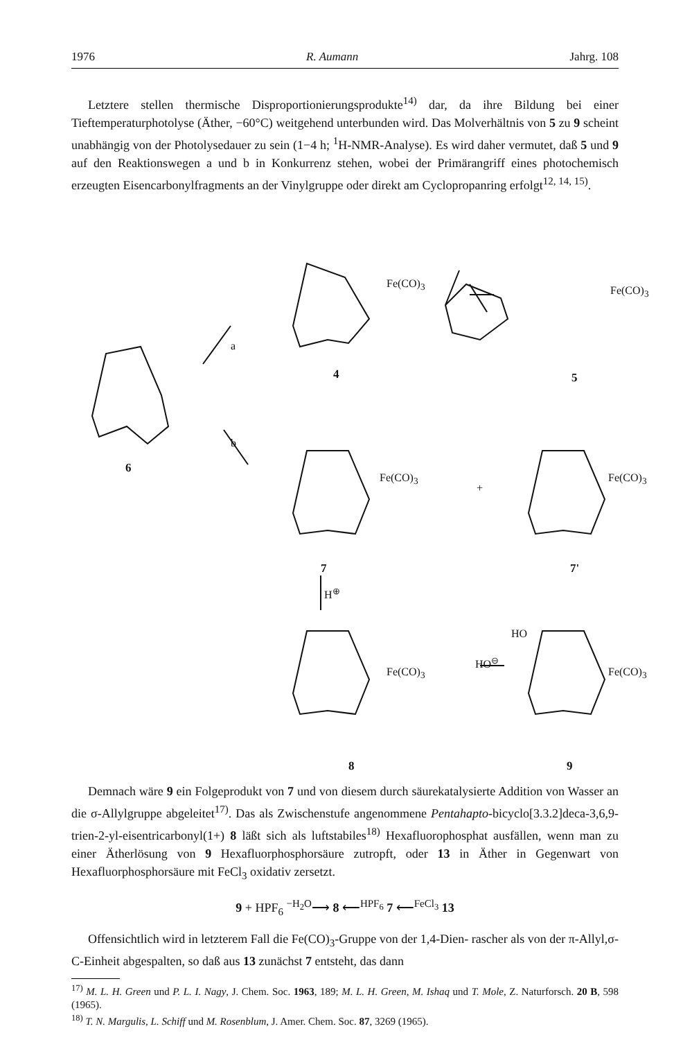1976 R. Aumann Jahrg. 108
Letztere stellen thermische Disproportionierungsprodukte<sup>14)</sup> dar, da ihre Bildung bei einer Tieftemperaturphotolyse (Äther, −60°C) weitgehend unterbunden wird. Das Molverhältnis von 5 zu 9 scheint unabhängig von der Photolysedauer zu sein (1−4 h; <sup>1</sup>H-NMR-Analyse). Es wird daher vermutet, daß 5 und 9 auf den Reaktionswegen a und b in Konkurrenz stehen, wobei der Primärangriff eines photochemisch erzeugten Eisencarbonylfragments an der Vinylgruppe oder direkt am Cyclopropanring erfolgt<sup>12, 14, 15)</sup>.
Fe(CO)<sub>3</sub>
Fe(CO)<sub>3</sub>
Fe(CO)<sub>3</sub>
+
Fe(CO)<sub>3</sub>
H<sup>⊕</sup>
Fe(CO)<sub>3</sub>
HO<sup>⊖</sup>
HO
Fe(CO)<sub>3</sub>
a
b
6
4 5
7 7'
8 9
Demnach wäre 9 ein Folgeprodukt von 7 und von diesem durch säurekatalysierte Addition von Wasser an die σ-Allylgruppe abgeleitet<sup>17)</sup>. Das als Zwischenstufe angenommene Pentahapto-bicyclo[3.3.2]deca-3,6,9-trien-2-yl-eisentricarbonyl(1+) 8 läßt sich als luftstabiles<sup>18)</sup> Hexafluorophosphat ausfällen, wenn man zu einer Ätherlösung von 9 Hexafluorphosphorsäure zutropft, oder 13 in Äther in Gegenwart von Hexafluorphosphorsäure mit FeCl<sub>3</sub> oxidativ zersetzt.
9 + HPF<sub>6</sub> <sup>−H<sub>2</sub>O</sup>⟶ 8 ⟵<sup>HPF<sub>6</sub></sup> 7 ⟵<sup>FeCl<sub>3</sub></sup> 13
Offensichtlich wird in letzterem Fall die Fe(CO)<sub>3</sub>-Gruppe von der 1,4-Dien- rascher als von der π-Allyl,σ-C-Einheit abgespalten, so daß aus 13 zunächst 7 entsteht, das dann
<sup>17)</sup> M. L. H. Green und P. L. I. Nagy, J. Chem. Soc. 1963, 189; M. L. H. Green, M. Ishaq und T. Mole, Z. Naturforsch. 20 B, 598 (1965).
<sup>18)</sup> T. N. Margulis, L. Schiff und M. Rosenblum, J. Amer. Chem. Soc. 87, 3269 (1965).